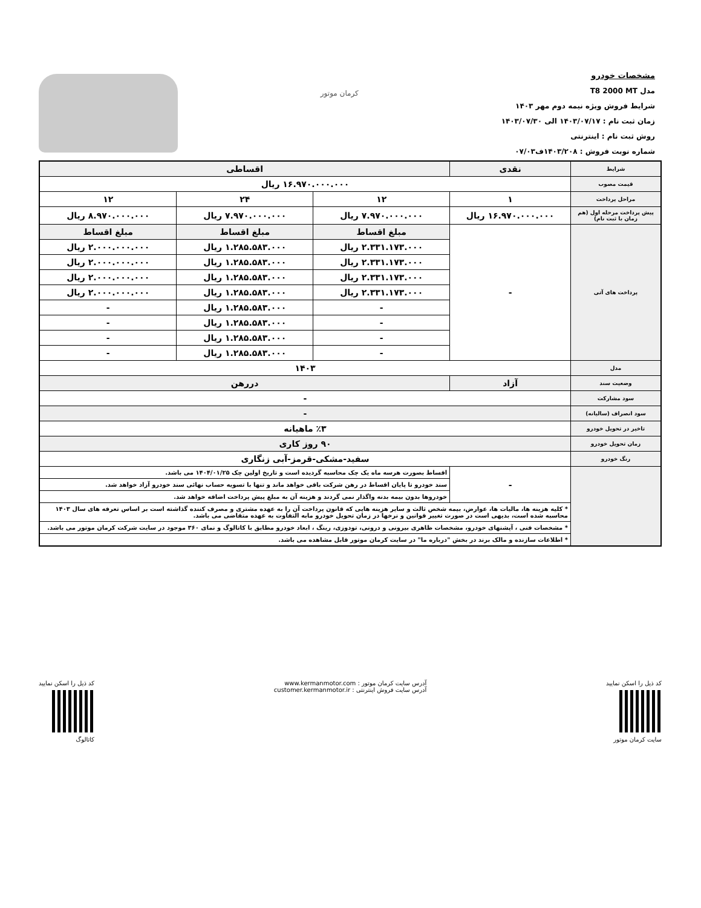مشخصات خودرو
مدل T8 2000 MT
شرایط فروش ویژه نیمه دوم مهر ۱۴۰۳
زمان ثبت نام : ۱۴۰۳/۰۷/۱۷ الی ۱۴۰۳/۰۷/۳۰
روش ثبت نام : اینترنتی
شماره نوبت فروش : ۱۴۰۳/۲۰۸ف۰۷/۰۳
کرمان موتور
| شرایط | نقدی | اقساطی | | |
| --- | --- | --- | --- | --- |
| قیمت مصوب | ۱۶.۹۷۰.۰۰۰.۰۰۰ ریال | | | |
| مراحل پرداخت | ۱ | ۱۲ | ۲۴ | ۱۲ |
| پیش پرداخت مرحله اول (هم زمان با ثبت نام) | ۱۶.۹۷۰.۰۰۰.۰۰۰ ریال | ۷.۹۷۰.۰۰۰.۰۰۰ ریال | ۷.۹۷۰.۰۰۰.۰۰۰ ریال | ۸.۹۷۰.۰۰۰.۰۰۰ ریال |
| پرداخت های آتی | - | مبلغ اقساط | مبلغ اقساط | مبلغ اقساط |
| | | ۲.۳۳۱.۱۷۳.۰۰۰ ریال | ۱.۲۸۵.۵۸۳.۰۰۰ ریال | ۲.۰۰۰.۰۰۰.۰۰۰ ریال |
| | | ۲.۳۳۱.۱۷۳.۰۰۰ ریال | ۱.۲۸۵.۵۸۳.۰۰۰ ریال | ۲.۰۰۰.۰۰۰.۰۰۰ ریال |
| | | ۲.۳۳۱.۱۷۳.۰۰۰ ریال | ۱.۲۸۵.۵۸۳.۰۰۰ ریال | ۲.۰۰۰.۰۰۰.۰۰۰ ریال |
| | | ۲.۳۳۱.۱۷۳.۰۰۰ ریال | ۱.۲۸۵.۵۸۳.۰۰۰ ریال | ۲.۰۰۰.۰۰۰.۰۰۰ ریال |
| | | - | ۱.۲۸۵.۵۸۳.۰۰۰ ریال | - |
| | | - | ۱.۲۸۵.۵۸۳.۰۰۰ ریال | - |
| | | - | ۱.۲۸۵.۵۸۳.۰۰۰ ریال | - |
| | | - | ۱.۲۸۵.۵۸۳.۰۰۰ ریال | - |
| مدل | ۱۴۰۳ | | | |
| وضعیت سند | آزاد | دررهن | | |
| سود مشارکت | - | | | |
| سود انصراف (سالیانه) | - | | | |
| تاخیر در تحویل خودرو | ٪۳ ماهیانه | | | |
| زمان تحویل خودرو | ۹۰ روز کاری | | | |
| رنگ خودرو | سفید-مشکی-قرمز-آبی زنگاری | | | |
| | - | اقساط بصورت هرسه ماه یک چک محاسبه گردیده است و تاریخ اولین چک ۱۴۰۴/۰۱/۲۵ می باشد. | | |
| | | سند خودرو تا پایان اقساط در رهن شرکت باقی خواهد ماند و تنها با تسویه حساب نهائی سند خودرو آزاد خواهد شد. | | |
| | | خودروها بدون بیمه بدنه واگذار نمی گردند و هزینه آن به مبلغ پیش پرداخت اضافه خواهد شد. | | |
| | * کلیه هزینه ها، مالیات ها، عوارض، بیمه شخص ثالث و سایر هزینه هایی که قانون پرداخت آن را به عهده مشتری و مصرف کننده گذاشته است بر اساس تعرفه های سال ۱۴۰۳ محاسبه شده است، بدیهی است در صورت تغییر قوانین و نرخها در زمان تحویل خودرو مابه التفاوت به عهده متقاضی می باشد. | | | |
| | * مشخصات فنی ، آپشنهای خودرو، مشخصات ظاهری بیرونی و درونی، تودوزی، رینگ ، ابعاد خودرو مطابق با کاتالوگ و نمای ۳۶۰ موجود در سایت شرکت کرمان موتور می باشد. | | | |
| | * اطلاعات سازنده و مالک برند در بخش "درباره ما" در سایت کرمان موتور قابل مشاهده می باشد. | | | |
کد ذیل را اسکن نمایید
سایت کرمان موتور
آدرس سایت کرمان موتور : www.kermanmotor.com
آدرس سایت فروش اینترنتی : customer.kermanmotor.ir
کد ذیل را اسکن نمایید
کاتالوگ